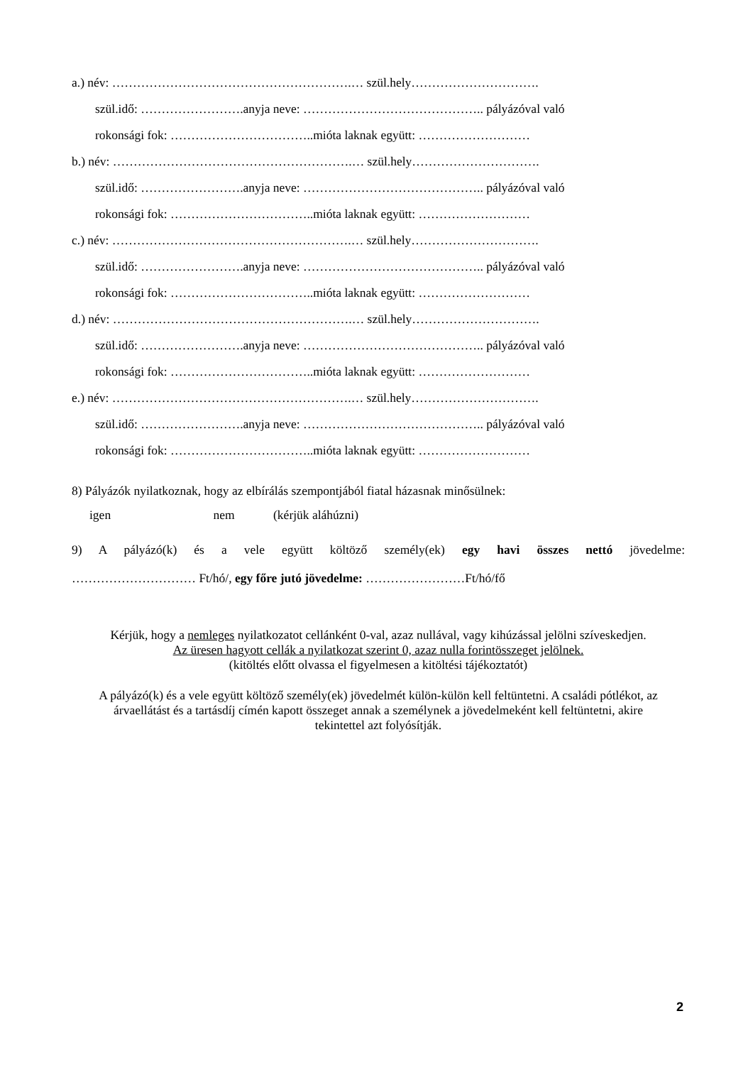a.) név: ………………………………………………….… szül.hely………………………….
szül.idő: …………………….anyja neve: …………………………………….. pályázóval való
rokonsági fok: ……………………………..mióta laknak együtt: ………………………
b.) név: ………………………………………………….… szül.hely………………………….
szül.idő: …………………….anyja neve: …………………………………….. pályázóval való
rokonsági fok: ……………………………..mióta laknak együtt: ………………………
c.) név: ………………………………………………….… szül.hely………………………….
szül.idő: …………………….anyja neve: …………………………………….. pályázóval való
rokonsági fok: ……………………………..mióta laknak együtt: ………………………
d.) név: ………………………………………………….… szül.hely………………………….
szül.idő: …………………….anyja neve: …………………………………….. pályázóval való
rokonsági fok: ……………………………..mióta laknak együtt: ………………………
e.) név: ………………………………………………….… szül.hely………………………….
szül.idő: …………………….anyja neve: …………………………………….. pályázóval való
rokonsági fok: ……………………………..mióta laknak együtt: ………………………
8) Pályázók nyilatkoznak, hogy az elbírálás szempontjából fiatal házasnak minősülnek:
igen nem (kérjük aláhúzni)
9) A pályázó(k) és a vele együtt költöző személy(ek) egy havi összes nettó jövedelme:
………………………… Ft/hó/, egy főre jutó jövedelme: ……………………Ft/hó/fő
Kérjük, hogy a nemleges nyilatkozatot cellánként 0-val, azaz nullával, vagy kihúzással jelölni szíveskedjen.
Az üresen hagyott cellák a nyilatkozat szerint 0, azaz nulla forintösszeget jelölnek.
(kitöltés előtt olvassa el figyelmesen a kitöltési tájékoztatót)
A pályázó(k) és a vele együtt költöző személy(ek) jövedelmét külön-külön kell feltüntetni. A családi pótlékot, az árvaellátást és a tartásdíj címén kapott összeget annak a személynek a jövedelmeként kell feltüntetni, akire tekintettel azt folyósítják.
2